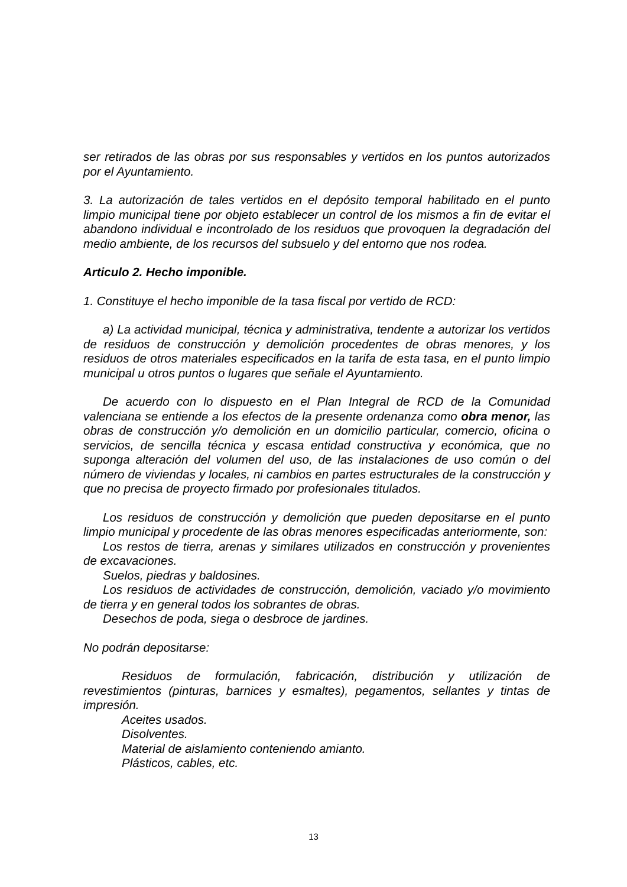ser retirados de las obras por sus responsables y vertidos en los puntos autorizados por el Ayuntamiento.
3. La autorización de tales vertidos en el depósito temporal habilitado en el punto limpio municipal tiene por objeto establecer un control de los mismos a fin de evitar el abandono individual e incontrolado de los residuos que provoquen la degradación del medio ambiente, de los recursos del subsuelo y del entorno que nos rodea.
Articulo 2. Hecho imponible.
1. Constituye el hecho imponible de la tasa fiscal por vertido de RCD:
a) La actividad municipal, técnica y administrativa, tendente a autorizar los vertidos de residuos de construcción y demolición procedentes de obras menores, y los residuos de otros materiales especificados en la tarifa de esta tasa, en el punto limpio municipal u otros puntos o lugares que señale el Ayuntamiento.
De acuerdo con lo dispuesto en el Plan Integral de RCD de la Comunidad valenciana se entiende a los efectos de la presente ordenanza como obra menor, las obras de construcción y/o demolición en un domicilio particular, comercio, oficina o servicios, de sencilla técnica y escasa entidad constructiva y económica, que no suponga alteración del volumen del uso, de las instalaciones de uso común o del número de viviendas y locales, ni cambios en partes estructurales de la construcción y que no precisa de proyecto firmado por profesionales titulados.
Los residuos de construcción y demolición que pueden depositarse en el punto limpio municipal y procedente de las obras menores especificadas anteriormente, son:
Los restos de tierra, arenas y similares utilizados en construcción y provenientes de excavaciones.
Suelos, piedras y baldosines.
Los residuos de actividades de construcción, demolición, vaciado y/o movimiento de tierra y en general todos los sobrantes de obras.
Desechos de poda, siega o desbroce de jardines.
No podrán depositarse:
Residuos de formulación, fabricación, distribución y utilización de revestimientos (pinturas, barnices y esmaltes), pegamentos, sellantes y tintas de impresión.
Aceites usados.
Disolventes.
Material de aislamiento conteniendo amianto.
Plásticos, cables, etc.
13